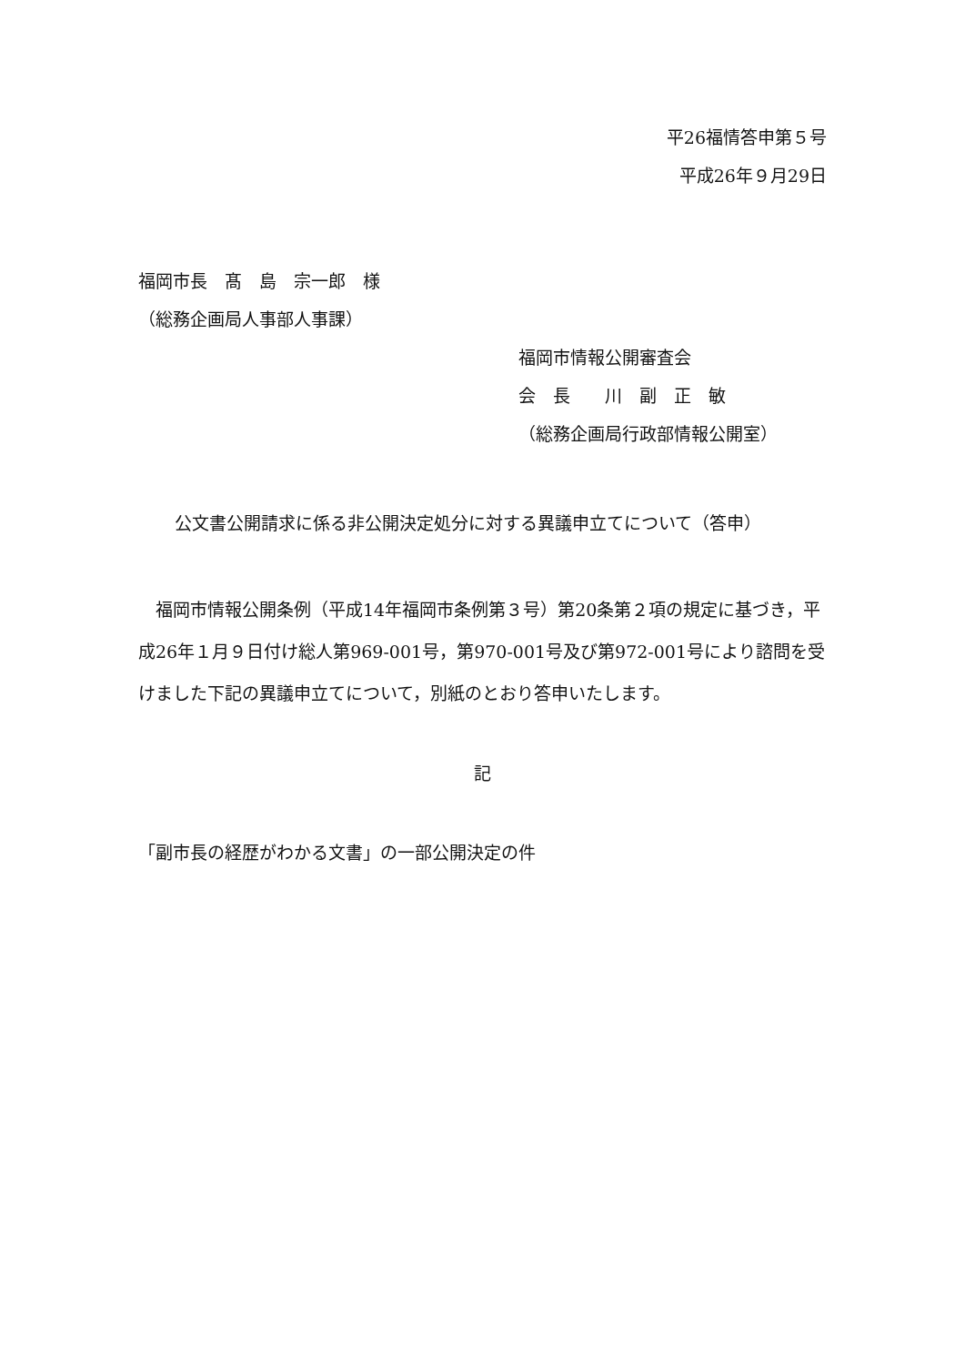平26福情答申第５号
平成26年９月29日
福岡市長　髙　島　宗一郎　様
（総務企画局人事部人事課）
福岡市情報公開審査会
会　長　　川　副　正　敏
（総務企画局行政部情報公開室）
公文書公開請求に係る非公開決定処分に対する異議申立てについて（答申）
　福岡市情報公開条例（平成14年福岡市条例第３号）第20条第２項の規定に基づき，平成26年１月９日付け総人第969-001号，第970-001号及び第972-001号により諮問を受けました下記の異議申立てについて，別紙のとおり答申いたします。
記
「副市長の経歴がわかる文書」の一部公開決定の件